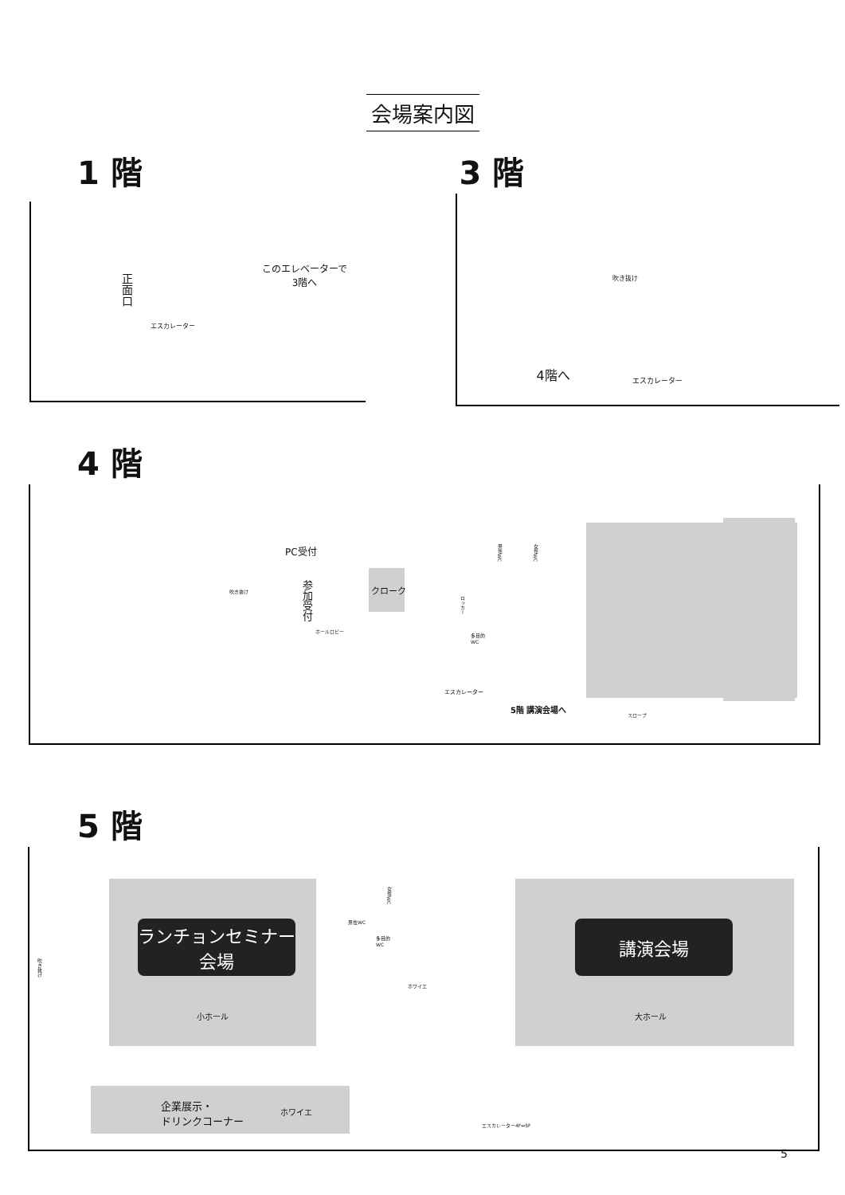会場案内図
1 階
正面口
このエレベーターで
3階へ
エスカレーター
3 階
吹き抜け
4階へ エスカレーター
4 階
吹き抜け
PC受付
参加受付
ホールロビー
クローク
男性WC
女性WC
ロッカー
多目的
WC
エスカレーター
5階 講演会場へ
スロープ
5 階
吹き抜け
ランチョンセミナー
会場
小ホール
男性WC
多目的
WC
女性WC
ホワイエ
講演会場
大ホール
企業展示・
ドリンクコーナー ホワイエ
エスカレーター4F↔5F
5